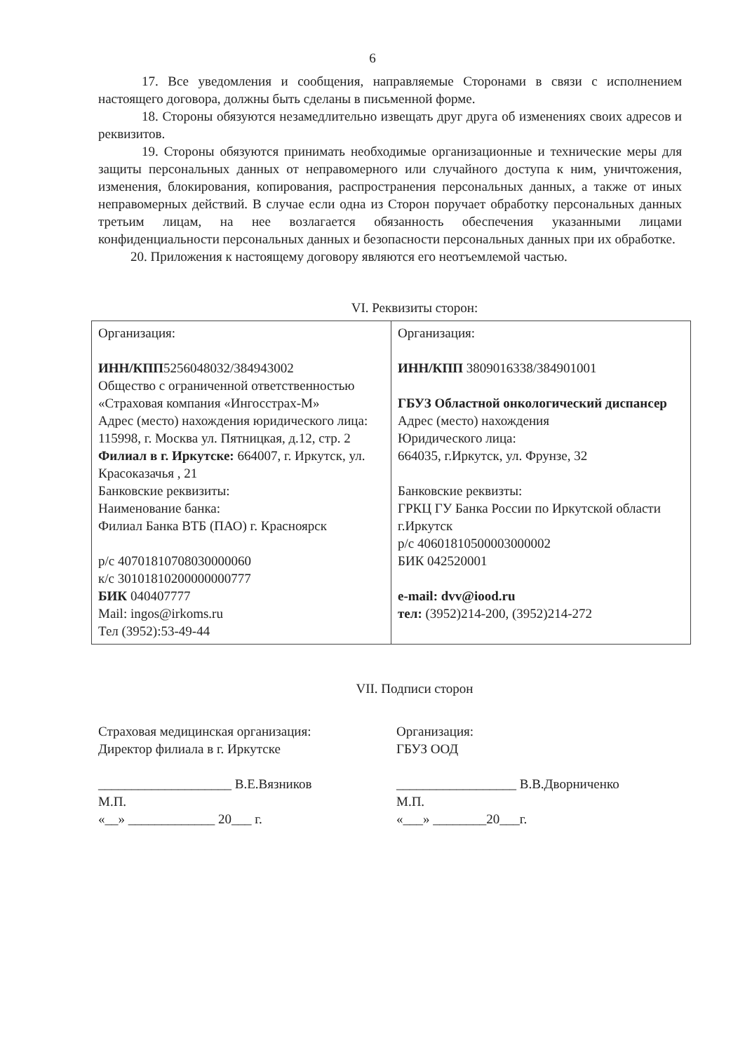6
17. Все уведомления и сообщения, направляемые Сторонами в связи с исполнением настоящего договора, должны быть сделаны в письменной форме.
18. Стороны обязуются незамедлительно извещать друг друга об изменениях своих адресов и реквизитов.
19. Стороны обязуются принимать необходимые организационные и технические меры для защиты персональных данных от неправомерного или случайного доступа к ним, уничтожения, изменения, блокирования, копирования, распространения персональных данных, а также от иных неправомерных действий. В случае если одна из Сторон поручает обработку персональных данных третьим лицам, на нее возлагается обязанность обеспечения указанными лицами конфиденциальности персональных данных и безопасности персональных данных при их обработке.
20. Приложения к настоящему договору являются его неотъемлемой частью.
VI. Реквизиты сторон:
| Организация: ИНН/КПП 5256048032/384943002 Общество с ограниченной ответственностью «Страховая компания «Ингосстрах-М» Адрес (место) нахождения юридического лица: 115998, г. Москва ул. Пятницкая, д.12, стр. 2 Филиал в г. Иркутске: 664007, г. Иркутск, ул. Красоказачья , 21 Банковские реквизиты: Наименование банка: Филиал Банка ВТБ (ПАО) г. Красноярск р/с 40701810708030000060 к/с 30101810200000000777 БИК 040407777 Mail: ingos@irkoms.ru Тел (3952):53-49-44 | Организация: ИНН/КПП 3809016338/384901001 ГБУЗ Областной онкологический диспансер Адрес (место) нахождения Юридического лица: 664035, г.Иркутск, ул. Фрунзе, 32 Банковские реквизты: ГРКЦ ГУ Банка России по Иркутской области г.Иркутск р/с 40601810500003000002 БИК 042520001 e-mail: dvv@iood.ru тел: (3952)214-200, (3952)214-272 |
VII. Подписи сторон
Страховая медицинская организация:
Директор филиала в г. Иркутске
____________________ В.Е.Вязников
М.П.
«__» _____________ 20___ г.
Организация:
ГБУЗ ООД
__________________ В.В.Дворниченко
М.П.
«___» ________20___г.